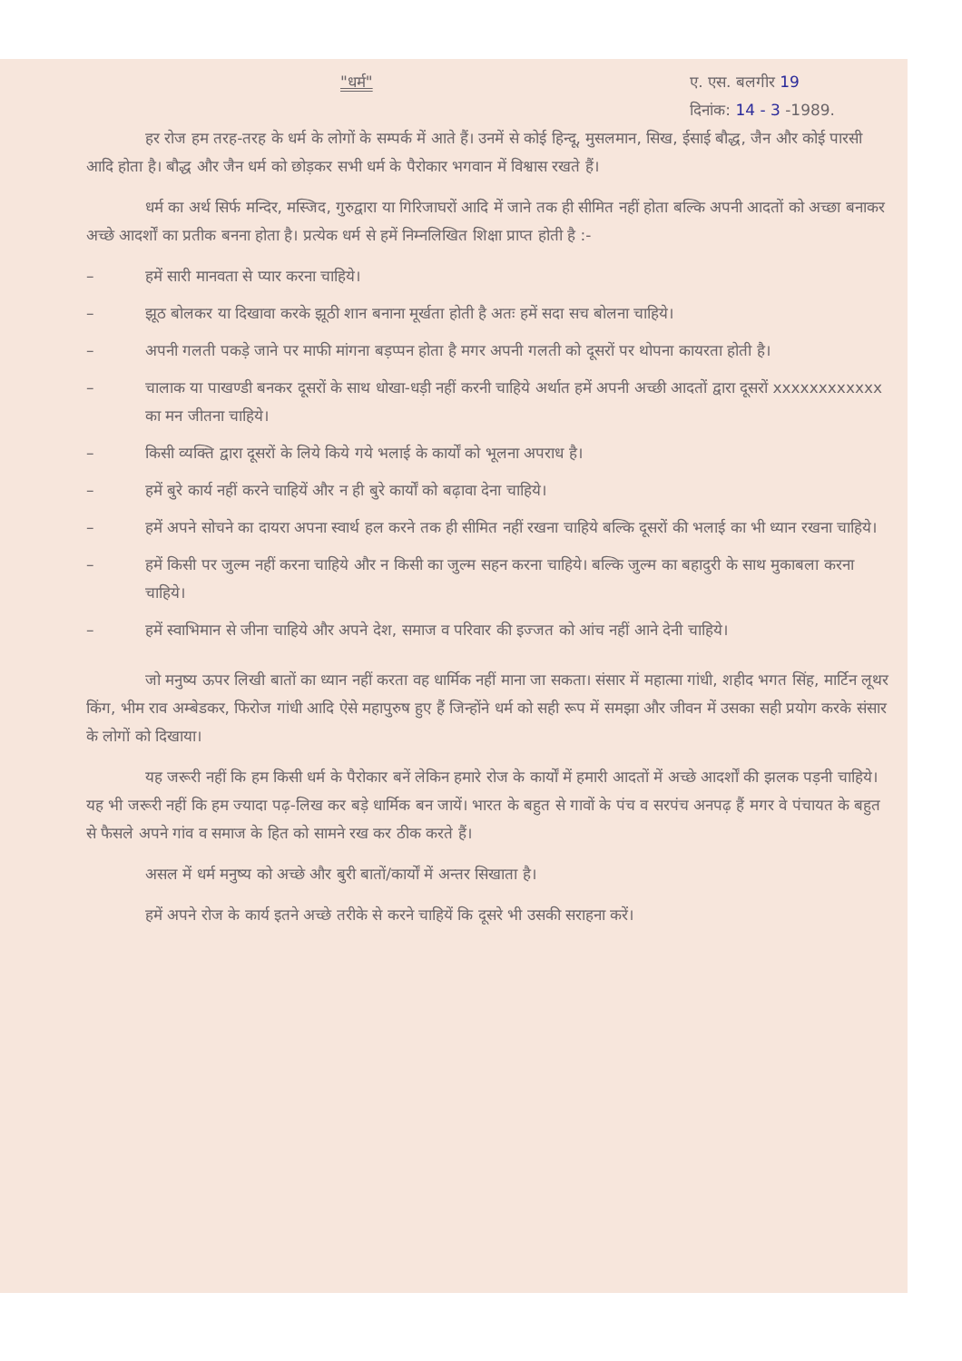"धर्म" ए. एस. बलगीर 19
दिनांक: 14 - 3 -1989.
हर रोज हम तरह-तरह के धर्म के लोगों के सम्पर्क में आते हैं। उनमें से कोई हिन्दू, मुसलमान, सिख, ईसाई बौद्ध, जैन और कोई पारसी आदि होता है। बौद्ध और जैन धर्म को छोड़कर सभी धर्म के पैरोकार भगवान में विश्वास रखते हैं।
धर्म का अर्थ सिर्फ मन्दिर, मस्जिद, गुरुद्वारा या गिरिजाघरों आदि में जाने तक ही सीमित नहीं होता बल्कि अपनी आदतों को अच्छा बनाकर अच्छे आदर्शों का प्रतीक बनना होता है। प्रत्येक धर्म से हमें निम्नलिखित शिक्षा प्राप्त होती है :-
– हमें सारी मानवता से प्यार करना चाहिये।
– झूठ बोलकर या दिखावा करके झूठी शान बनाना मूर्खता होती है अतः हमें सदा सच बोलना चाहिये।
– अपनी गलती पकड़े जाने पर माफी मांगना बड़प्पन होता है मगर अपनी गलती को दूसरों पर थोपना कायरता होती है।
– चालाक या पाखण्डी बनकर दूसरों के साथ धोखा-धड़ी नहीं करनी चाहिये अर्थात हमें अपनी अच्छी आदतों द्वारा दूसरों xxxxxxxxxxxx का मन जीतना चाहिये।
– किसी व्यक्ति द्वारा दूसरों के लिये किये गये भलाई के कार्यों को भूलना अपराध है।
– हमें बुरे कार्य नहीं करने चाहियें और न ही बुरे कार्यों को बढ़ावा देना चाहिये।
– हमें अपने सोचने का दायरा अपना स्वार्थ हल करने तक ही सीमित नहीं रखना चाहिये बल्कि दूसरों की भलाई का भी ध्यान रखना चाहिये।
– हमें किसी पर जुल्म नहीं करना चाहिये और न किसी का जुल्म सहन करना चाहिये। बल्कि जुल्म का बहादुरी के साथ मुकाबला करना चाहिये।
– हमें स्वाभिमान से जीना चाहिये और अपने देश, समाज व परिवार की इज्जत को आंच नहीं आने देनी चाहिये।
जो मनुष्य ऊपर लिखी बातों का ध्यान नहीं करता वह धार्मिक नहीं माना जा सकता। संसार में महात्मा गांधी, शहीद भगत सिंह, मार्टिन लूथर किंग, भीम राव अम्बेडकर, फिरोज गांधी आदि ऐसे महापुरुष हुए हैं जिन्होंने धर्म को सही रूप में समझा और जीवन में उसका सही प्रयोग करके संसार के लोगों को दिखाया।
यह जरूरी नहीं कि हम किसी धर्म के पैरोकार बनें लेकिन हमारे रोज के कार्यों में हमारी आदतों में अच्छे आदर्शों की झलक पड़नी चाहिये। यह भी जरूरी नहीं कि हम ज्यादा पढ़-लिख कर बड़े धार्मिक बन जायें। भारत के बहुत से गावों के पंच व सरपंच अनपढ़ हैं मगर वे पंचायत के बहुत से फैसले अपने गांव व समाज के हित को सामने रख कर ठीक करते हैं।
असल में धर्म मनुष्य को अच्छे और बुरी बातों/कार्यों में अन्तर सिखाता है।
हमें अपने रोज के कार्य इतने अच्छे तरीके से करने चाहियें कि दूसरे भी उसकी सराहना करें।